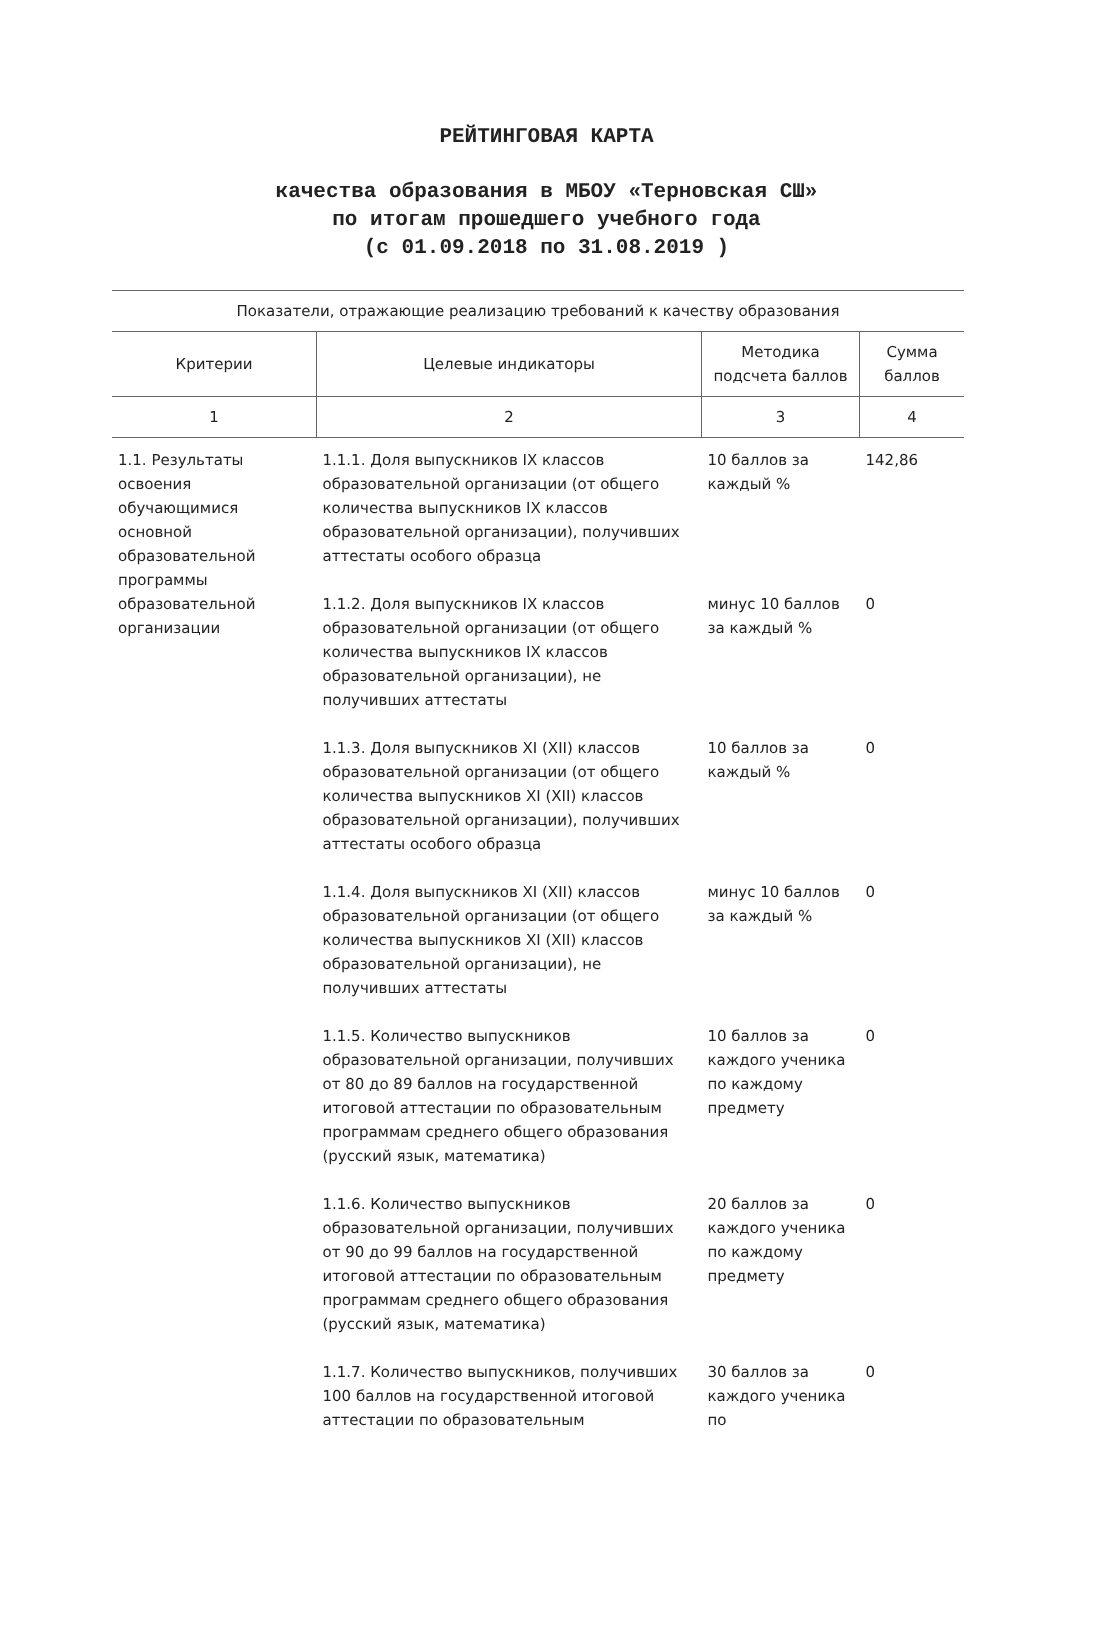РЕЙТИНГОВАЯ КАРТА
качества образования в МБОУ «Терновская СШ»
по итогам прошедшего учебного года
(с 01.09.2018 по 31.08.2019 )
| Показатели, отражающие реализацию требований к качеству образования | | | |
| --- | --- | --- | --- |
| Критерии | Целевые индикаторы | Методика подсчета баллов | Сумма баллов |
| 1 | 2 | 3 | 4 |
| 1.1. Результаты освоения обучающимися основной образовательной программы образовательной организации | 1.1.1. Доля выпускников IX классов образовательной организации (от общего количества выпускников IX классов образовательной организации), получивших аттестаты особого образца | 10 баллов за каждый % | 142,86 |
| | 1.1.2. Доля выпускников IX классов образовательной организации (от общего количества выпускников IX классов образовательной организации), не получивших аттестаты | минус 10 баллов за каждый % | 0 |
| | 1.1.3. Доля выпускников XI (XII) классов образовательной организации (от общего количества выпускников XI (XII) классов образовательной организации), получивших аттестаты особого образца | 10 баллов за каждый % | 0 |
| | 1.1.4. Доля выпускников XI (XII) классов образовательной организации (от общего количества выпускников XI (XII) классов образовательной организации), не получивших аттестаты | минус 10 баллов за каждый % | 0 |
| | 1.1.5. Количество выпускников образовательной организации, получивших от 80 до 89 баллов на государственной итоговой аттестации по образовательным программам среднего общего образования (русский язык, математика) | 10 баллов за каждого ученика по каждому предмету | 0 |
| | 1.1.6. Количество выпускников образовательной организации, получивших от 90 до 99 баллов на государственной итоговой аттестации по образовательным программам среднего общего образования (русский язык, математика) | 20 баллов за каждого ученика по каждому предмету | 0 |
| | 1.1.7. Количество выпускников, получивших 100 баллов на государственной итоговой аттестации по образовательным | 30 баллов за каждого ученика по | 0 |